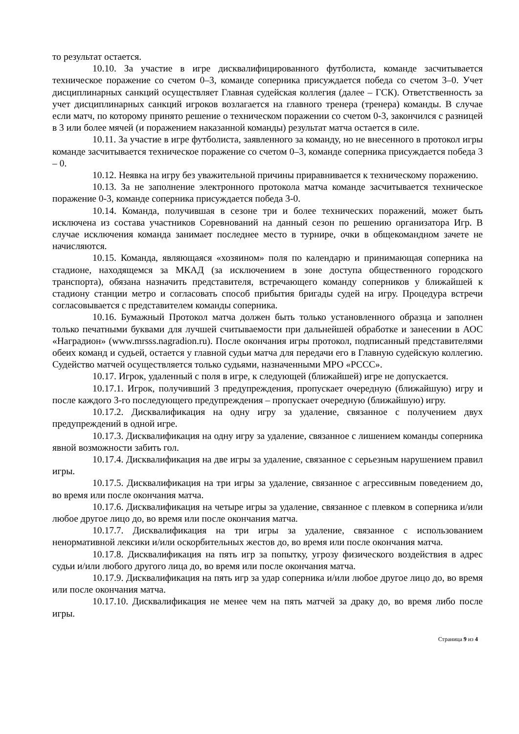то результат остается.
10.10. За участие в игре дисквалифицированного футболиста, команде засчитывается техническое поражение со счетом 0–3, команде соперника присуждается победа со счетом 3–0. Учет дисциплинарных санкций осуществляет Главная судейская коллегия (далее – ГСК). Ответственность за учет дисциплинарных санкций игроков возлагается на главного тренера (тренера) команды. В случае если матч, по которому принято решение о техническом поражении со счетом 0-3, закончился с разницей в 3 или более мячей (и поражением наказанной команды) результат матча остается в силе.
10.11. За участие в игре футболиста, заявленного за команду, но не внесенного в протокол игры команде засчитывается техническое поражение со счетом 0–3, команде соперника присуждается победа 3 – 0.
10.12. Неявка на игру без уважительной причины приравнивается к техническому поражению.
10.13. За не заполнение электронного протокола матча команде засчитывается техническое поражение 0-3, команде соперника присуждается победа 3-0.
10.14. Команда, получившая в сезоне три и более технических поражений, может быть исключена из состава участников Соревнований на данный сезон по решению организатора Игр. В случае исключения команда занимает последнее место в турнире, очки в общекомандном зачете не начисляются.
10.15. Команда, являющаяся «хозяином» поля по календарю и принимающая соперника на стадионе, находящемся за МКАД (за исключением в зоне доступа общественного городского транспорта), обязана назначить представителя, встречающего команду соперников у ближайшей к стадиону станции метро и согласовать способ прибытия бригады судей на игру. Процедура встречи согласовывается с представителем команды соперника.
10.16. Бумажный Протокол матча должен быть только установленного образца и заполнен только печатными буквами для лучшей считываемости при дальнейшей обработке и занесении в АОС «Наградион» (www.mrsss.nagradion.ru). После окончания игры протокол, подписанный представителями обеих команд и судьей, остается у главной судьи матча для передачи его в Главную судейскую коллегию. Судейство матчей осуществляется только судьями, назначенными МРО «РССС».
10.17. Игрок, удаленный с поля в игре, к следующей (ближайшей) игре не допускается.
10.17.1. Игрок, получивший 3 предупреждения, пропускает очередную (ближайшую) игру и после каждого 3-го последующего предупреждения – пропускает очередную (ближайшую) игру.
10.17.2. Дисквалификация на одну игру за удаление, связанное с получением двух предупреждений в одной игре.
10.17.3. Дисквалификация на одну игру за удаление, связанное с лишением команды соперника явной возможности забить гол.
10.17.4. Дисквалификация на две игры за удаление, связанное с серьезным нарушением правил игры.
10.17.5. Дисквалификация на три игры за удаление, связанное с агрессивным поведением до, во время или после окончания матча.
10.17.6. Дисквалификация на четыре игры за удаление, связанное с плевком в соперника и/или любое другое лицо до, во время или после окончания матча.
10.17.7. Дисквалификация на три игры за удаление, связанное с использованием ненормативной лексики и/или оскорбительных жестов до, во время или после окончания матча.
10.17.8. Дисквалификация на пять игр за попытку, угрозу физического воздействия в адрес судьи и/или любого другого лица до, во время или после окончания матча.
10.17.9. Дисквалификация на пять игр за удар соперника и/или любое другое лицо до, во время или после окончания матча.
10.17.10. Дисквалификация не менее чем на пять матчей за драку до, во время либо после игры.
Страница 9 из 4